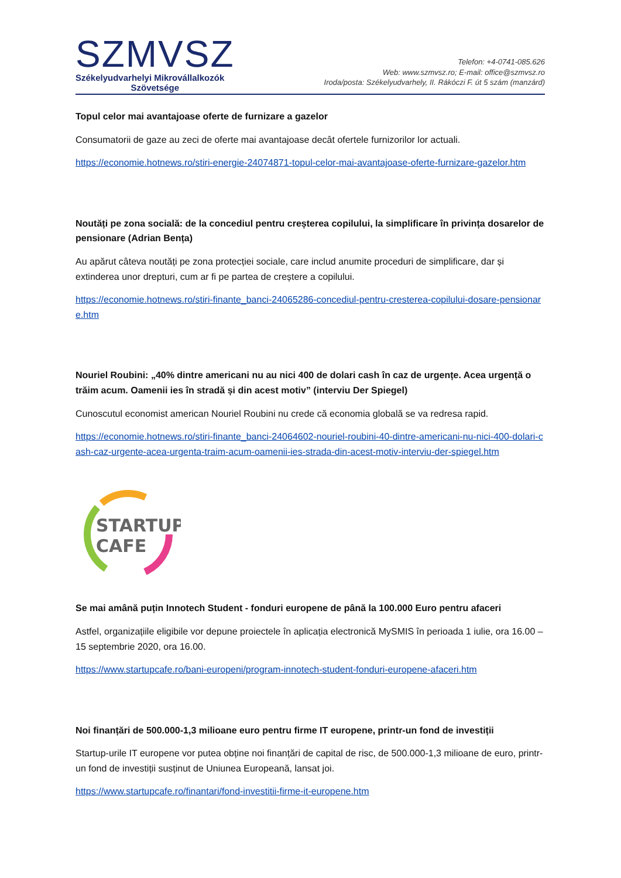SZMVSZ
Székelyudvarhelyi Mikrovállalkozók
Szövetsége
Telefon: +4-0741-085.626
Web: www.szmvsz.ro; E-mail: office@szmvsz.ro
Iroda/posta: Székelyudvarhely, II. Rákóczi F. út 5 szám (manzárd)
Topul celor mai avantajoase oferte de furnizare a gazelor
Consumatorii de gaze au zeci de oferte mai avantajoase decât ofertele furnizorilor lor actuali.
https://economie.hotnews.ro/stiri-energie-24074871-topul-celor-mai-avantajoase-oferte-furnizare-gazelor.htm
Noutăți pe zona socială: de la concediul pentru creșterea copilului, la simplificare în privința dosarelor de pensionare (Adrian Bența)
Au apărut câteva noutăți pe zona protecției sociale, care includ anumite proceduri de simplificare, dar și extinderea unor drepturi, cum ar fi pe partea de creștere a copilului.
https://economie.hotnews.ro/stiri-finante_banci-24065286-concediul-pentru-cresterea-copilului-dosare-pensionare.htm
Nouriel Roubini: „40% dintre americani nu au nici 400 de dolari cash în caz de urgențe. Acea urgență o trăim acum. Oamenii ies în stradă și din acest motiv” (interviu Der Spiegel)
Cunoscutul economist american Nouriel Roubini nu crede că economia globală se va redresa rapid.
https://economie.hotnews.ro/stiri-finante_banci-24064602-nouriel-roubini-40-dintre-americani-nu-nici-400-dolari-cash-caz-urgente-acea-urgenta-traim-acum-oamenii-ies-strada-din-acest-motiv-interviu-der-spiegel.htm
STARTUP
CAFE
Se mai amână puțin Innotech Student - fonduri europene de până la 100.000 Euro pentru afaceri
Astfel, organizațiile eligibile vor depune proiectele în aplicația electronică MySMIS în perioada 1 iulie, ora 16.00 – 15 septembrie 2020, ora 16.00.
https://www.startupcafe.ro/bani-europeni/program-innotech-student-fonduri-europene-afaceri.htm
Noi finanțări de 500.000-1,3 milioane euro pentru firme IT europene, printr-un fond de investiții
Startup-urile IT europene vor putea obține noi finanțări de capital de risc, de 500.000-1,3 milioane de euro, printr-un fond de investiții susținut de Uniunea Europeană, lansat joi.
https://www.startupcafe.ro/finantari/fond-investitii-firme-it-europene.htm